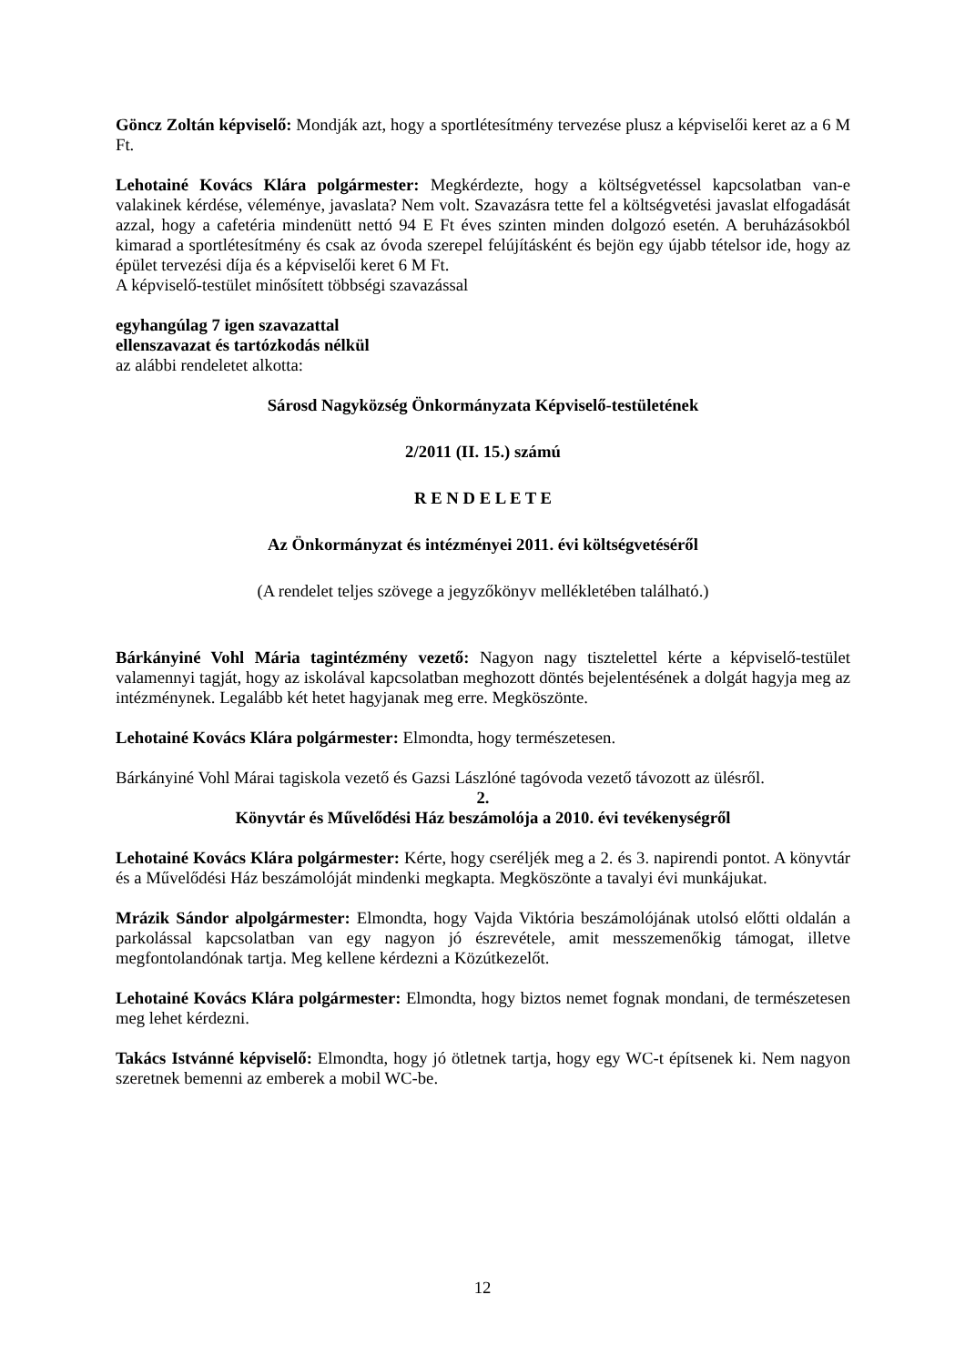Göncz Zoltán képviselő: Mondják azt, hogy a sportlétesítmény tervezése plusz a képviselői keret az a 6 M Ft.
Lehotainé Kovács Klára polgármester: Megkérdezte, hogy a költségvetéssel kapcsolatban van-e valakinek kérdése, véleménye, javaslata? Nem volt. Szavazásra tette fel a költségvetési javaslat elfogadását azzal, hogy a cafetéria mindenütt nettó 94 E Ft éves szinten minden dolgozó esetén. A beruházásokból kimarad a sportlétesítmény és csak az óvoda szerepel felújításként és bejön egy újabb tételsor ide, hogy az épület tervezési díja és a képviselői keret 6 M Ft.
A képviselő-testület minősített többségi szavazással
egyhangúlag 7 igen szavazattal
ellenszavazat és tartózkodás nélkül
az alábbi rendeletet alkotta:
Sárosd Nagyközség Önkormányzata Képviselő-testületének
2/2011 (II. 15.) számú
R E N D E L E T E
Az Önkormányzat és intézményei 2011. évi költségvetéséről
(A rendelet teljes szövege a jegyzőkönyv mellékletében található.)
Bárkányiné Vohl Mária tagintézmény vezető: Nagyon nagy tisztelettel kérte a képviselő-testület valamennyi tagját, hogy az iskolával kapcsolatban meghozott döntés bejelentésének a dolgát hagyja meg az intézménynek. Legalább két hetet hagyjanak meg erre. Megköszönte.
Lehotainé Kovács Klára polgármester: Elmondta, hogy természetesen.
Bárkányiné Vohl Márai tagiskola vezető és Gazsi Lászlóné tagóvoda vezető távozott az ülésről.
2.
Könyvtár és Művelődési Ház beszámolója a 2010. évi tevékenységről
Lehotainé Kovács Klára polgármester: Kérte, hogy cseréljék meg a 2. és 3. napirendi pontot. A könyvtár és a Művelődési Ház beszámolóját mindenki megkapta. Megköszönte a tavalyi évi munkájukat.
Mrázik Sándor alpolgármester: Elmondta, hogy Vajda Viktória beszámolójának utolsó előtti oldalán a parkolással kapcsolatban van egy nagyon jó észrevétele, amit messzemenőkig támogat, illetve megfontolandónak tartja. Meg kellene kérdezni a Közútkezelőt.
Lehotainé Kovács Klára polgármester: Elmondta, hogy biztos nemet fognak mondani, de természetesen meg lehet kérdezni.
Takács Istvánné képviselő: Elmondta, hogy jó ötletnek tartja, hogy egy WC-t építsenek ki. Nem nagyon szeretnek bemenni az emberek a mobil WC-be.
12